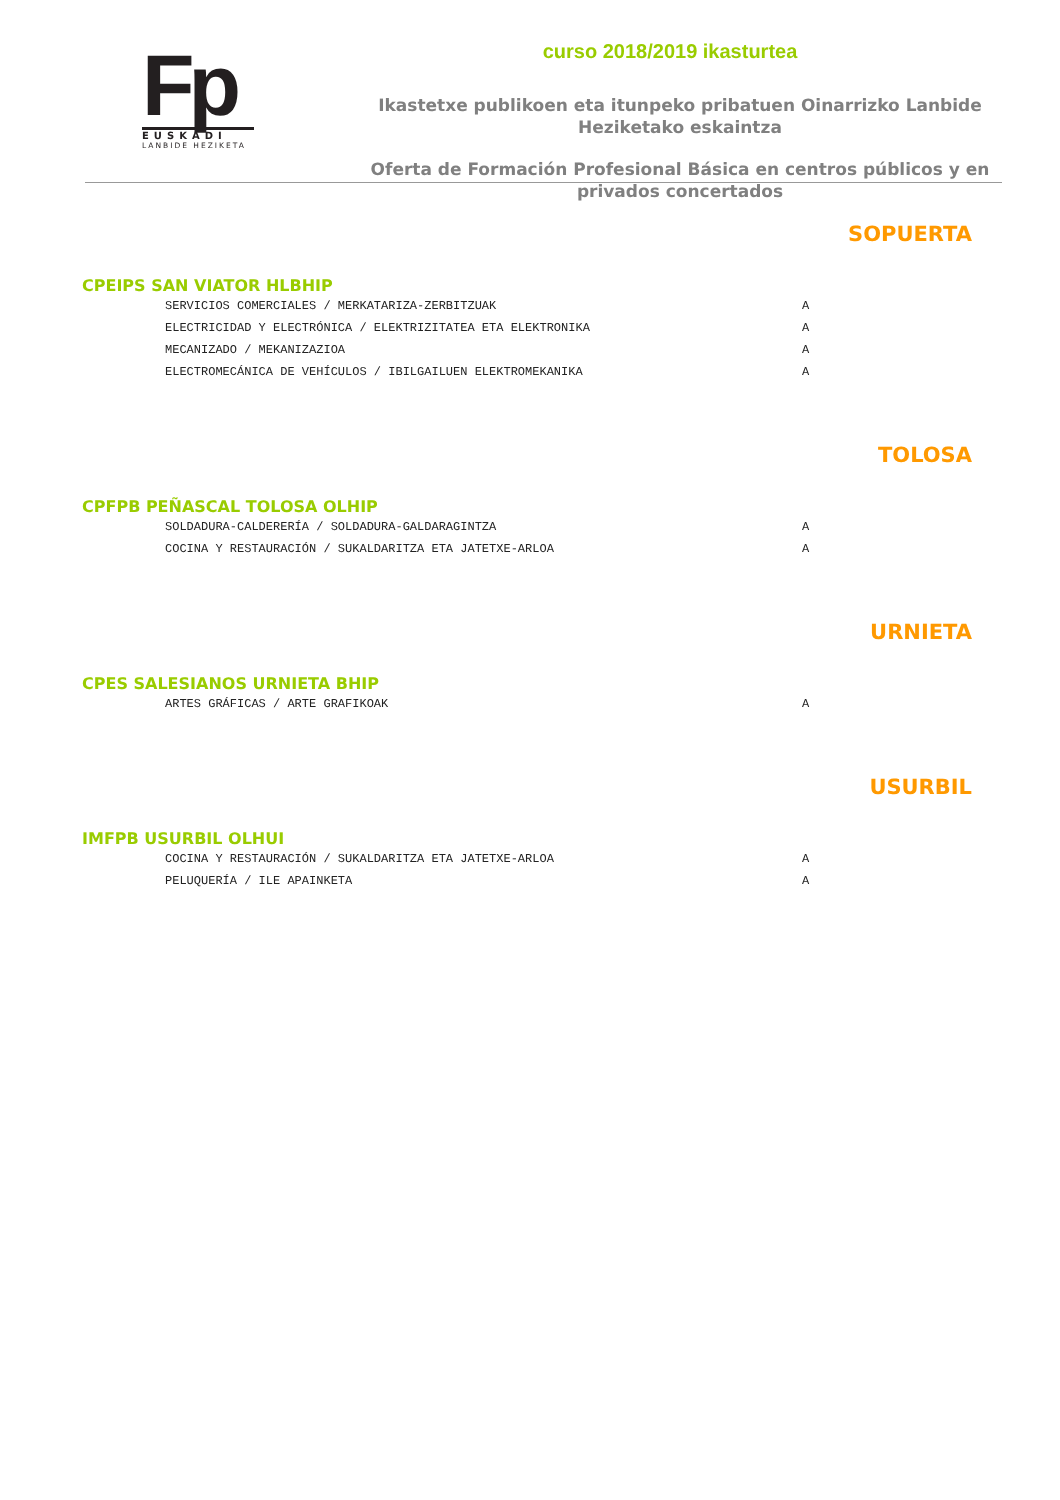Fp
EUSKADI
LANBIDE HEZIKETA
curso 2018/2019 ikasturtea
Ikastetxe publikoen eta itunpeko pribatuen Oinarrizko Lanbide Heziketako eskaintza
Oferta de Formación Profesional Básica en centros públicos y en privados concertados
SOPUERTA
CPEIPS SAN VIATOR HLBHIP
| SERVICIOS COMERCIALES / MERKATARIZA-ZERBITZUAK | A |
| ELECTRICIDAD Y ELECTRÓNICA / ELEKTRIZITATEA ETA ELEKTRONIKA | A |
| MECANIZADO / MEKANIZAZIOA | A |
| ELECTROMECÁNICA DE VEHÍCULOS / IBILGAILUEN ELEKTROMEKANIKA | A |
TOLOSA
CPFPB PEÑASCAL TOLOSA OLHIP
| SOLDADURA-CALDERERÍA / SOLDADURA-GALDARAGINTZA | A |
| COCINA Y RESTAURACIÓN / SUKALDARITZA ETA JATETXE-ARLOA | A |
URNIETA
CPES SALESIANOS URNIETA BHIP
| ARTES GRÁFICAS / ARTE GRAFIKOAK | A |
USURBIL
IMFPB USURBIL OLHUI
| COCINA Y RESTAURACIÓN / SUKALDARITZA ETA JATETXE-ARLOA | A |
| PELUQUERÍA / ILE APAINKETA | A |